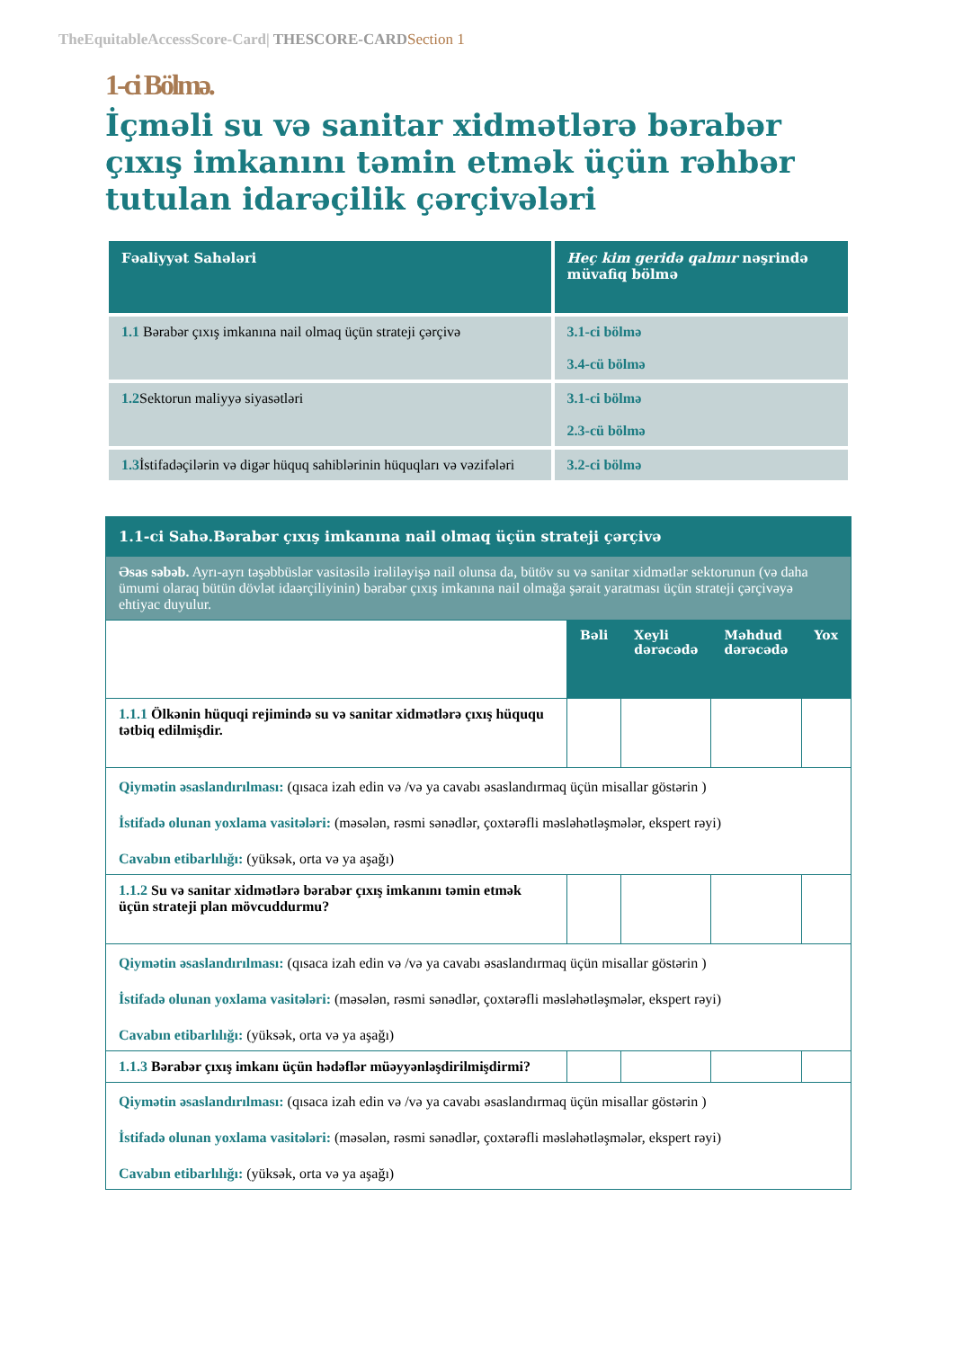TheEquitableAccessScore-Card| THESCORE-CARD Section 1
1-ci Bölmə.
İçməli su və sanitar xidmətlərə bərabər çıxış imkanını təmin etmək üçün rəhbər tutulan idarəçilik çərçivələri
| Fəaliyyət Sahələri | Heç kim geridə qalmır nəşrində müvafiq bölmə |
| --- | --- |
| 1.1 Bərabər çıxış imkanına nail olmaq üçün strateji çərçivə | 3.1-ci bölmə 3.4-cü bölmə |
| 1.2 Sektorun maliyyə siyasətləri | 3.1-ci bölmə 2.3-cü bölmə |
| 1.3 İstifadəçilərin və digər hüquq sahiblərinin hüquqları və vəzifələri | 3.2-ci bölmə |
| 1.1-ci Sahə.Bərabər çıxış imkanına nail olmaq üçün strateji çərçivə | | | | |
| Əsas səbəb. Ayrı-ayrı təşəbbüslər vasitəsilə irəliləyişə nail olunsa da, bütöv su və sanitar xidmətlər sektorunun (və daha ümumi olaraq bütün dövlət idaərçiliyinin) bərabər çıxış imkanına nail olmağa şərait yaratması üçün strateji çərçivəyə ehtiyac duyulur. | | | | |
| | Bəli | Xeyli dərəcədə | Məhdud dərəcədə | Yox |
| 1.1.1 Ölkənin hüquqi rejimində su və sanitar xidmətlərə çıxış hüququ tətbiq edilmişdir. | | | | |
| Qiymətin əsaslandırılması: (qısaca izah edin və /və ya cavabı əsaslandırmaq üçün misallar göstərin ) İstifadə olunan yoxlama vasitələri: (məsələn, rəsmi sənədlər, çoxtərəfli məsləhətləşmələr, ekspert rəyi) Cavabın etibarlılığı: (yüksək, orta və ya aşağı) | | | | |
| 1.1.2 Su və sanitar xidmətlərə bərabər çıxış imkanını təmin etmək üçün strateji plan mövcuddurmu? | | | | |
| Qiymətin əsaslandırılması: (qısaca izah edin və /və ya cavabı əsaslandırmaq üçün misallar göstərin ) İstifadə olunan yoxlama vasitələri: (məsələn, rəsmi sənədlər, çoxtərəfli məsləhətləşmələr, ekspert rəyi) Cavabın etibarlılığı: (yüksək, orta və ya aşağı) | | | | |
| 1.1.3 Bərabər çıxış imkanı üçün hədəflər müəyyənləşdirilmişdirmi? | | | | |
| Qiymətin əsaslandırılması: (qısaca izah edin və /və ya cavabı əsaslandırmaq üçün misallar göstərin ) İstifadə olunan yoxlama vasitələri: (məsələn, rəsmi sənədlər, çoxtərəfli məsləhətləşmələr, ekspert rəyi) Cavabın etibarlılığı: (yüksək, orta və ya aşağı) | | | | |